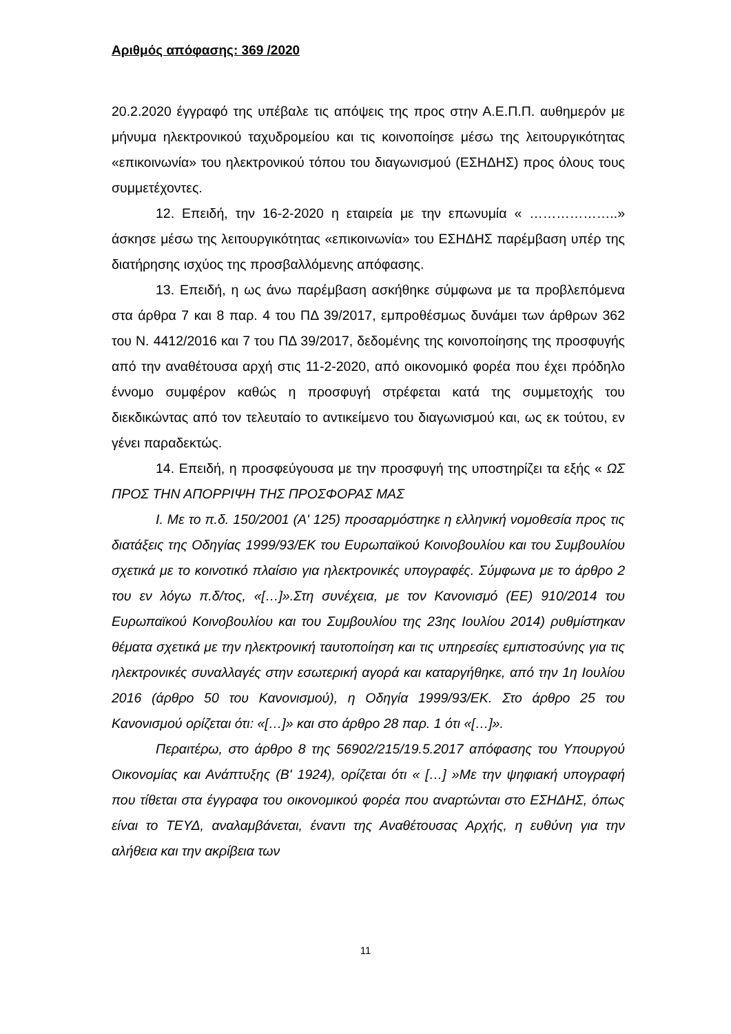Αριθμός απόφασης: 369 /2020
20.2.2020 έγγραφό της υπέβαλε τις απόψεις της προς στην Α.Ε.Π.Π. αυθημερόν με μήνυμα ηλεκτρονικού ταχυδρομείου και τις κοινοποίησε μέσω της λειτουργικότητας «επικοινωνία» του ηλεκτρονικού τόπου του διαγωνισμού (ΕΣΗΔΗΣ) προς όλους τους συμμετέχοντες.
12. Επειδή, την 16-2-2020 η εταιρεία με την επωνυμία « ………………..» άσκησε μέσω της λειτουργικότητας «επικοινωνία» του ΕΣΗΔΗΣ παρέμβαση υπέρ της διατήρησης ισχύος της προσβαλλόμενης απόφασης.
13. Επειδή, η ως άνω παρέμβαση ασκήθηκε σύμφωνα με τα προβλεπόμενα στα άρθρα 7 και 8 παρ. 4 του ΠΔ 39/2017, εμπροθέσμως δυνάμει των άρθρων 362 του Ν. 4412/2016 και 7 του ΠΔ 39/2017, δεδομένης της κοινοποίησης της προσφυγής από την αναθέτουσα αρχή στις 11-2-2020, από οικονομικό φορέα που έχει πρόδηλο έννομο συμφέρον καθώς η προσφυγή στρέφεται κατά της συμμετοχής του διεκδικώντας από τον τελευταίο το αντικείμενο του διαγωνισμού και, ως εκ τούτου, εν γένει παραδεκτώς.
14. Επειδή, η προσφεύγουσα με την προσφυγή της υποστηρίζει τα εξής « ΩΣ ΠΡΟΣ ΤΗΝ ΑΠΟΡΡΙΨΗ ΤΗΣ ΠΡΟΣΦΟΡΑΣ ΜΑΣ
Ι. Με το π.δ. 150/2001 (Α' 125) προσαρμόστηκε η ελληνική νομοθεσία προς τις διατάξεις της Οδηγίας 1999/93/ΕΚ του Ευρωπαϊκού Κοινοβουλίου και του Συμβουλίου σχετικά με το κοινοτικό πλαίσιο για ηλεκτρονικές υπογραφές. Σύμφωνα με το άρθρο 2 του εν λόγω π.δ/τος, «[…]».Στη συνέχεια, με τον Κανονισμό (ΕΕ) 910/2014 του Ευρωπαϊκού Κοινοβουλίου και του Συμβουλίου της 23ης Ιουλίου 2014) ρυθμίστηκαν θέματα σχετικά με την ηλεκτρονική ταυτοποίηση και τις υπηρεσίες εμπιστοσύνης για τις ηλεκτρονικές συναλλαγές στην εσωτερική αγορά και καταργήθηκε, από την 1η Ιουλίου 2016 (άρθρο 50 του Κανονισμού), η Οδηγία 1999/93/ΕΚ. Στο άρθρο 25 του Κανονισμού ορίζεται ότι: «[…]» και στο άρθρο 28 παρ. 1 ότι «[…]».
Περαιτέρω, στο άρθρο 8 της 56902/215/19.5.2017 απόφασης του Υπουργού Οικονομίας και Ανάπτυξης (Β' 1924), ορίζεται ότι « […] »Με την ψηφιακή υπογραφή που τίθεται στα έγγραφα του οικονομικού φορέα που αναρτώνται στο ΕΣΗΔΗΣ, όπως είναι το ΤΕΥΔ, αναλαμβάνεται, έναντι της Αναθέτουσας Αρχής, η ευθύνη για την αλήθεια και την ακρίβεια των
11